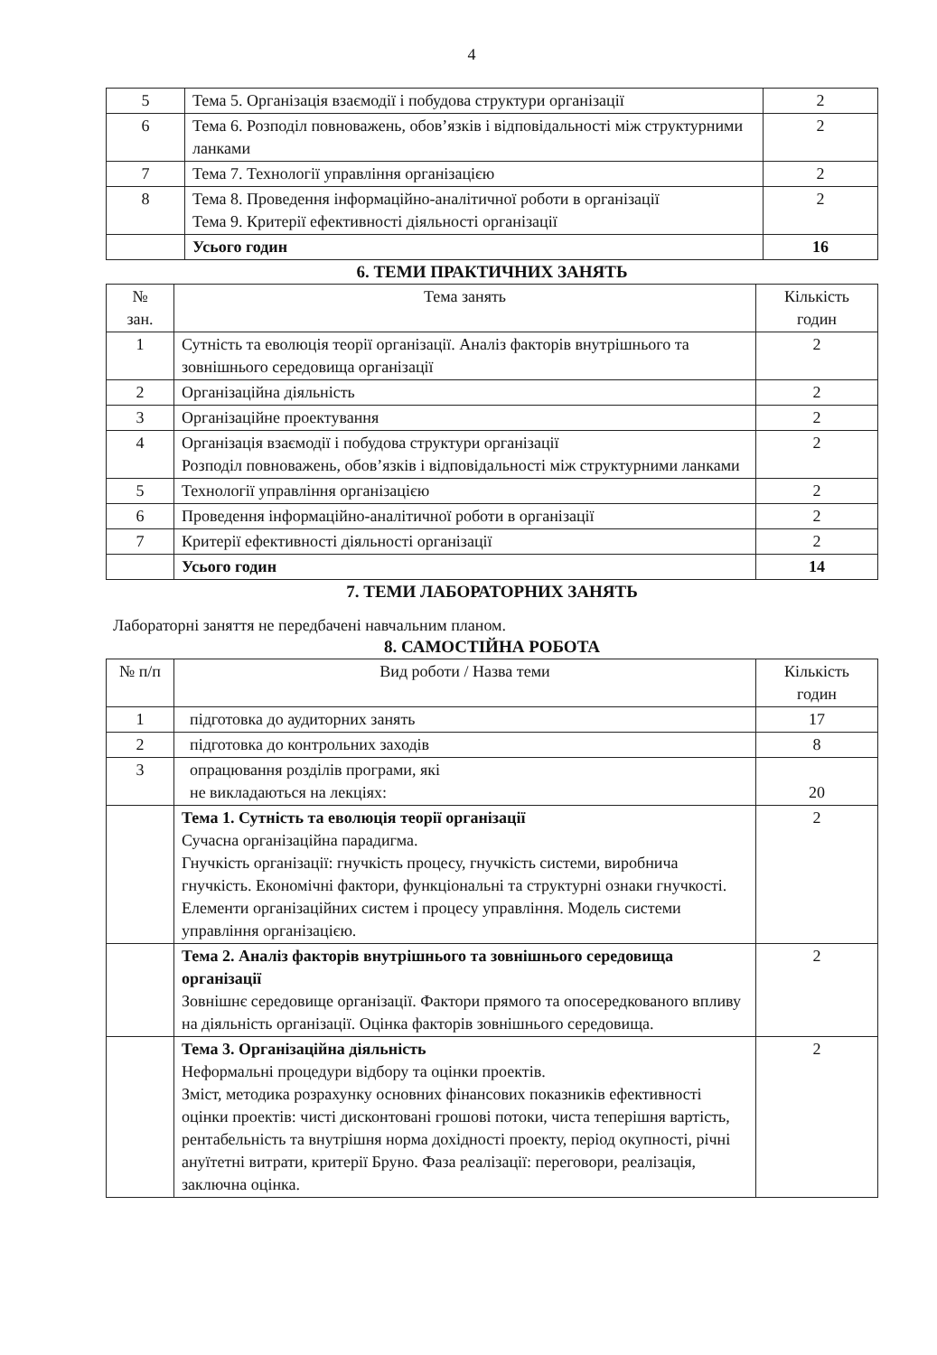4
| 5 | Тема 5. Організація взаємодії і побудова структури організації | 2 |
| 6 | Тема 6. Розподіл повноважень, обов’язків і відповідальності між структурними ланками | 2 |
| 7 | Тема 7. Технології управління організацією | 2 |
| 8 | Тема 8. Проведення інформаційно-аналітичної роботи в організації Тема 9. Критерії ефективності діяльності організації | 2 |
| | Усього годин | 16 |
6. ТЕМИ ПРАКТИЧНИХ ЗАНЯТЬ
| № зан. | Тема занять | Кількість годин |
| --- | --- | --- |
| 1 | Сутність та еволюція теорії організації. Аналіз факторів внутрішнього та зовнішнього середовища організації | 2 |
| 2 | Організаційна діяльність | 2 |
| 3 | Організаційне проектування | 2 |
| 4 | Організація взаємодії і побудова структури організації Розподіл повноважень, обов’язків і відповідальності між структурними ланками | 2 |
| 5 | Технології управління організацією | 2 |
| 6 | Проведення інформаційно-аналітичної роботи в організації | 2 |
| 7 | Критерії ефективності діяльності організації | 2 |
| | Усього годин | 14 |
7. ТЕМИ ЛАБОРАТОРНИХ ЗАНЯТЬ
Лабораторні заняття не передбачені навчальним планом.
8. САМОСТІЙНА РОБОТА
| № п/п | Вид роботи / Назва теми | Кількість годин |
| --- | --- | --- |
| 1 | підготовка до аудиторних занять | 17 |
| 2 | підготовка до контрольних заходів | 8 |
| 3 | опрацювання розділів програми, які не викладаються на лекціях: | 20 |
| | Тема 1. Сутність та еволюція теорії організації Сучасна організаційна парадигма. Гнучкість організації: гнучкість процесу, гнучкість системи, виробнича гнучкість. Економічні фактори, функціональні та структурні ознаки гнучкості. Елементи організаційних систем і процесу управління. Модель системи управління організацією. | 2 |
| | Тема 2. Аналіз факторів внутрішнього та зовнішнього середовища організації Зовнішнє середовище організації. Фактори прямого та опосередкованого впливу на діяльність організації. Оцінка факторів зовнішнього середовища. | 2 |
| | Тема 3. Організаційна діяльність Неформальні процедури відбору та оцінки проектів. Зміст, методика розрахунку основних фінансових показників ефективності оцінки проектів: чисті дисконтовані грошові потоки, чиста теперішня вартість, рентабельність та внутрішня норма дохідності проекту, період окупності, річні ануїтетні витрати, критерії Бруно. Фаза реалізації: переговори, реалізація, заключна оцінка. | 2 |